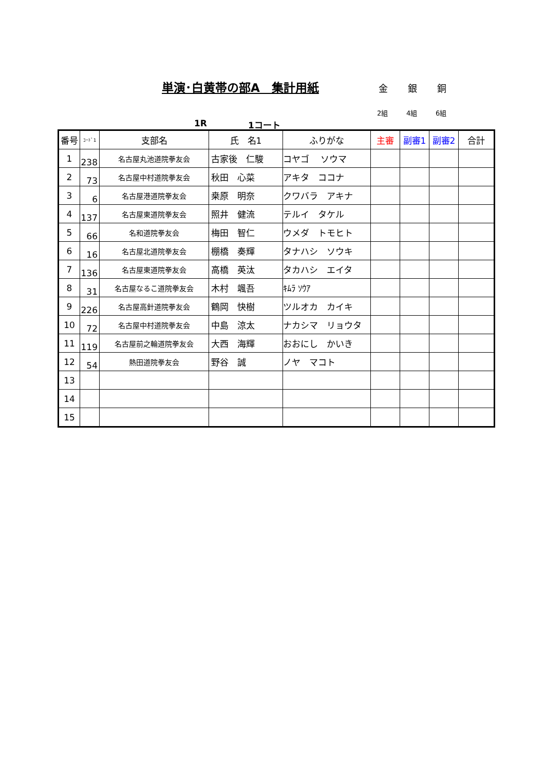単演･白黄帯の部A　集計用紙 金 銀 銅
2組 4組 6組
1R 1コート
| 番号 | ｺｰﾄﾞ1 | 支部名 | 氏 名1 | ふりがな | 主審 | 副審1 | 副審2 | 合計 |
| --- | --- | --- | --- | --- | --- | --- | --- | --- |
| 1 | 238 | 名古屋丸池道院拳友会 | 古家後 仁駿 | コヤゴ ソウマ | | | | |
| 2 | 73 | 名古屋中村道院拳友会 | 秋田 心菜 | アキタ ココナ | | | | |
| 3 | 6 | 名古屋港道院拳友会 | 桒原 明奈 | クワバラ アキナ | | | | |
| 4 | 137 | 名古屋東道院拳友会 | 照井 健流 | テルイ タケル | | | | |
| 5 | 66 | 名和道院拳友会 | 梅田 智仁 | ウメダ トモヒト | | | | |
| 6 | 16 | 名古屋北道院拳友会 | 棚橋 奏輝 | タナハシ ソウキ | | | | |
| 7 | 136 | 名古屋東道院拳友会 | 高橋 英汰 | タカハシ エイタ | | | | |
| 8 | 31 | 名古屋なるこ道院拳友会 | 木村 颯吾 | ｷﾑﾗ ｿｳｱ | | | | |
| 9 | 226 | 名古屋高針道院拳友会 | 鶴岡 快樹 | ツルオカ カイキ | | | | |
| 10 | 72 | 名古屋中村道院拳友会 | 中島 涼太 | ナカシマ リョウタ | | | | |
| 11 | 119 | 名古屋前之輪道院拳友会 | 大西 海輝 | おおにし かいき | | | | |
| 12 | 54 | 熱田道院拳友会 | 野谷 誠 | ノヤ マコト | | | | |
| 13 | | | | | | | | |
| 14 | | | | | | | | |
| 15 | | | | | | | | |